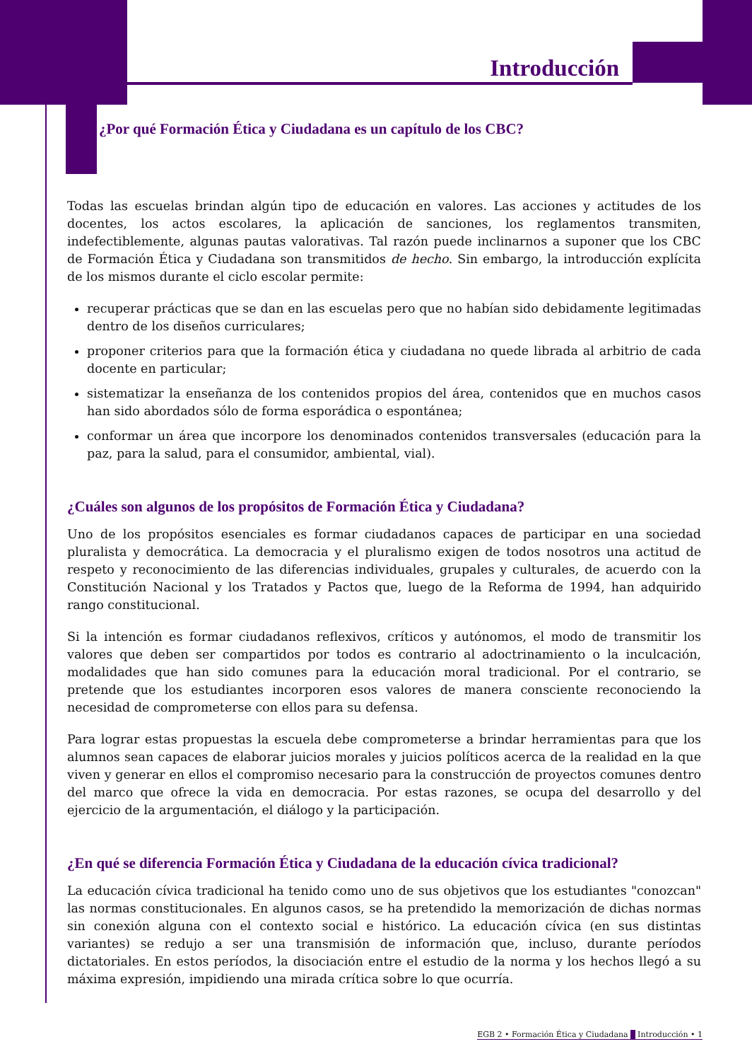Introducción
¿Por qué Formación Ética y Ciudadana es un capítulo de los CBC?
Todas las escuelas brindan algún tipo de educación en valores. Las acciones y actitudes de los docentes, los actos escolares, la aplicación de sanciones, los reglamentos transmiten, indefectiblemente, algunas pautas valorativas. Tal razón puede inclinarnos a suponer que los CBC de Formación Ética y Ciudadana son transmitidos de hecho. Sin embargo, la introducción explícita de los mismos durante el ciclo escolar permite:
recuperar prácticas que se dan en las escuelas pero que no habían sido debidamente legitimadas dentro de los diseños curriculares;
proponer criterios para que la formación ética y ciudadana no quede librada al arbitrio de cada docente en particular;
sistematizar la enseñanza de los contenidos propios del área, contenidos que en muchos casos han sido abordados sólo de forma esporádica o espontánea;
conformar un área que incorpore los denominados contenidos transversales (educación para la paz, para la salud, para el consumidor, ambiental, vial).
¿Cuáles son algunos de los propósitos de Formación Ética y Ciudadana?
Uno de los propósitos esenciales es formar ciudadanos capaces de participar en una sociedad pluralista y democrática. La democracia y el pluralismo exigen de todos nosotros una actitud de respeto y reconocimiento de las diferencias individuales, grupales y culturales, de acuerdo con la Constitución Nacional y los Tratados y Pactos que, luego de la Reforma de 1994, han adquirido rango constitucional.
Si la intención es formar ciudadanos reflexivos, críticos y autónomos, el modo de transmitir los valores que deben ser compartidos por todos es contrario al adoctrinamiento o la inculcación, modalidades que han sido comunes para la educación moral tradicional. Por el contrario, se pretende que los estudiantes incorporen esos valores de manera consciente reconociendo la necesidad de comprometerse con ellos para su defensa.
Para lograr estas propuestas la escuela debe comprometerse a brindar herramientas para que los alumnos sean capaces de elaborar juicios morales y juicios políticos acerca de la realidad en la que viven y generar en ellos el compromiso necesario para la construcción de proyectos comunes dentro del marco que ofrece la vida en democracia. Por estas razones, se ocupa del desarrollo y del ejercicio de la argumentación, el diálogo y la participación.
¿En qué se diferencia Formación Ética y Ciudadana de la educación cívica tradicional?
La educación cívica tradicional ha tenido como uno de sus objetivos que los estudiantes "conozcan" las normas constitucionales. En algunos casos, se ha pretendido la memorización de dichas normas sin conexión alguna con el contexto social e histórico. La educación cívica (en sus distintas variantes) se redujo a ser una transmisión de información que, incluso, durante períodos dictatoriales. En estos períodos, la disociación entre el estudio de la norma y los hechos llegó a su máxima expresión, impidiendo una mirada crítica sobre lo que ocurría.
EGB 2 • Formación Ética y Ciudadana Introducción • 1